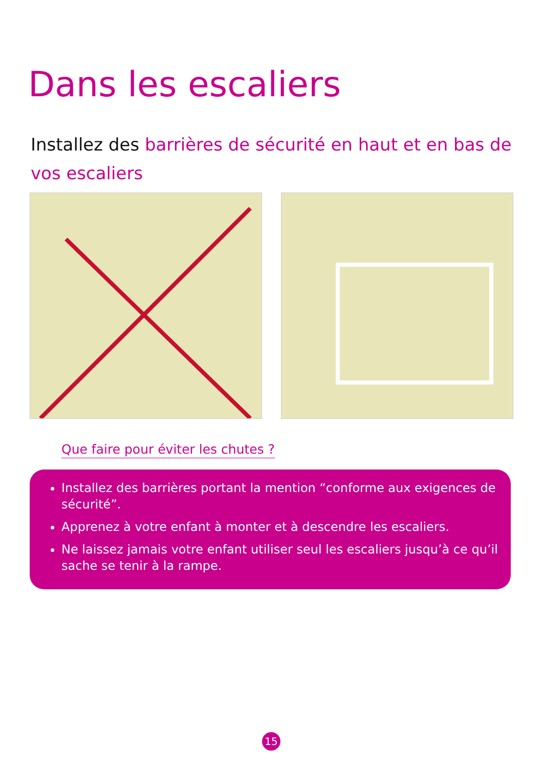Dans les escaliers
Installez des barrières de sécurité en haut et en bas de vos escaliers
Que faire pour éviter les chutes ?
Installez des barrières portant la mention “conforme aux exigences de sécurité”.
Apprenez à votre enfant à monter et à descendre les escaliers.
Ne laissez jamais votre enfant utiliser seul les escaliers jusqu’à ce qu’il sache se tenir à la rampe.
15